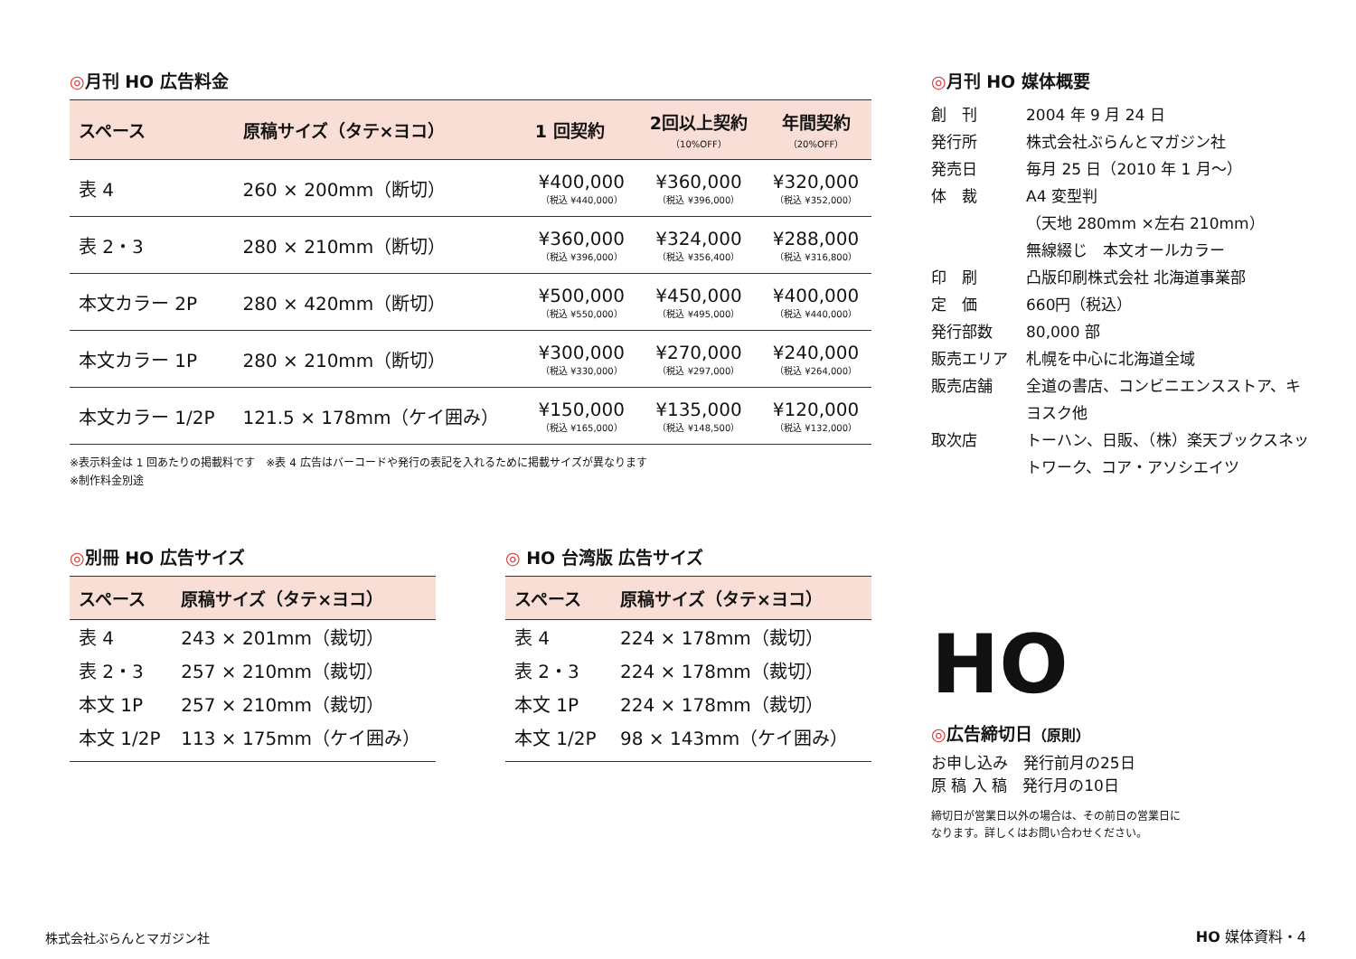◎月刊 HO 広告料金
| スペース | 原稿サイズ（タテ×ヨコ） | 1 回契約 | 2回以上契約 （10%OFF） | 年間契約 （20%OFF） |
| --- | --- | --- | --- | --- |
| 表 4 | 260 × 200mm（断切） | ¥400,000 （税込 ¥440,000） | ¥360,000 （税込 ¥396,000） | ¥320,000 （税込 ¥352,000） |
| 表 2・3 | 280 × 210mm（断切） | ¥360,000 （税込 ¥396,000） | ¥324,000 （税込 ¥356,400） | ¥288,000 （税込 ¥316,800） |
| 本文カラー 2P | 280 × 420mm（断切） | ¥500,000 （税込 ¥550,000） | ¥450,000 （税込 ¥495,000） | ¥400,000 （税込 ¥440,000） |
| 本文カラー 1P | 280 × 210mm（断切） | ¥300,000 （税込 ¥330,000） | ¥270,000 （税込 ¥297,000） | ¥240,000 （税込 ¥264,000） |
| 本文カラー 1/2P | 121.5 × 178mm（ケイ囲み） | ¥150,000 （税込 ¥165,000） | ¥135,000 （税込 ¥148,500） | ¥120,000 （税込 ¥132,000） |
※表示料金は 1 回あたりの掲載料です　※表 4 広告はバーコードや発行の表記を入れるために掲載サイズが異なります
※制作料金別途
◎別冊 HO 広告サイズ
| スペース | 原稿サイズ（タテ×ヨコ） |
| --- | --- |
| 表 4 | 243 × 201mm（裁切） |
| 表 2・3 | 257 × 210mm（裁切） |
| 本文 1P | 257 × 210mm（裁切） |
| 本文 1/2P | 113 × 175mm（ケイ囲み） |
◎ HO 台湾版 広告サイズ
| スペース | 原稿サイズ（タテ×ヨコ） |
| --- | --- |
| 表 4 | 224 × 178mm（裁切） |
| 表 2・3 | 224 × 178mm（裁切） |
| 本文 1P | 224 × 178mm（裁切） |
| 本文 1/2P | 98 × 143mm（ケイ囲み） |
◎月刊 HO 媒体概要
創　刊
2004 年 9 月 24 日
発行所
株式会社ぶらんとマガジン社
発売日
毎月 25 日（2010 年 1 月〜）
体　裁
A4 変型判
（天地 280mm ×左右 210mm）
無線綴じ　本文オールカラー
印　刷
凸版印刷株式会社 北海道事業部
定　価
660円（税込）
発行部数
80,000 部
販売エリア
札幌を中心に北海道全域
販売店舗
全道の書店、コンビニエンスストア、キヨスク他
取次店
トーハン、日販、（株）楽天ブックスネットワーク、コア・アソシエイツ
HO
◎広告締切日（原則）
お申し込み　発行前月の25日
原 稿 入 稿　発行月の10日
締切日が営業日以外の場合は、その前日の営業日に
なります。詳しくはお問い合わせください。
株式会社ぶらんとマガジン社 HO 媒体資料・4